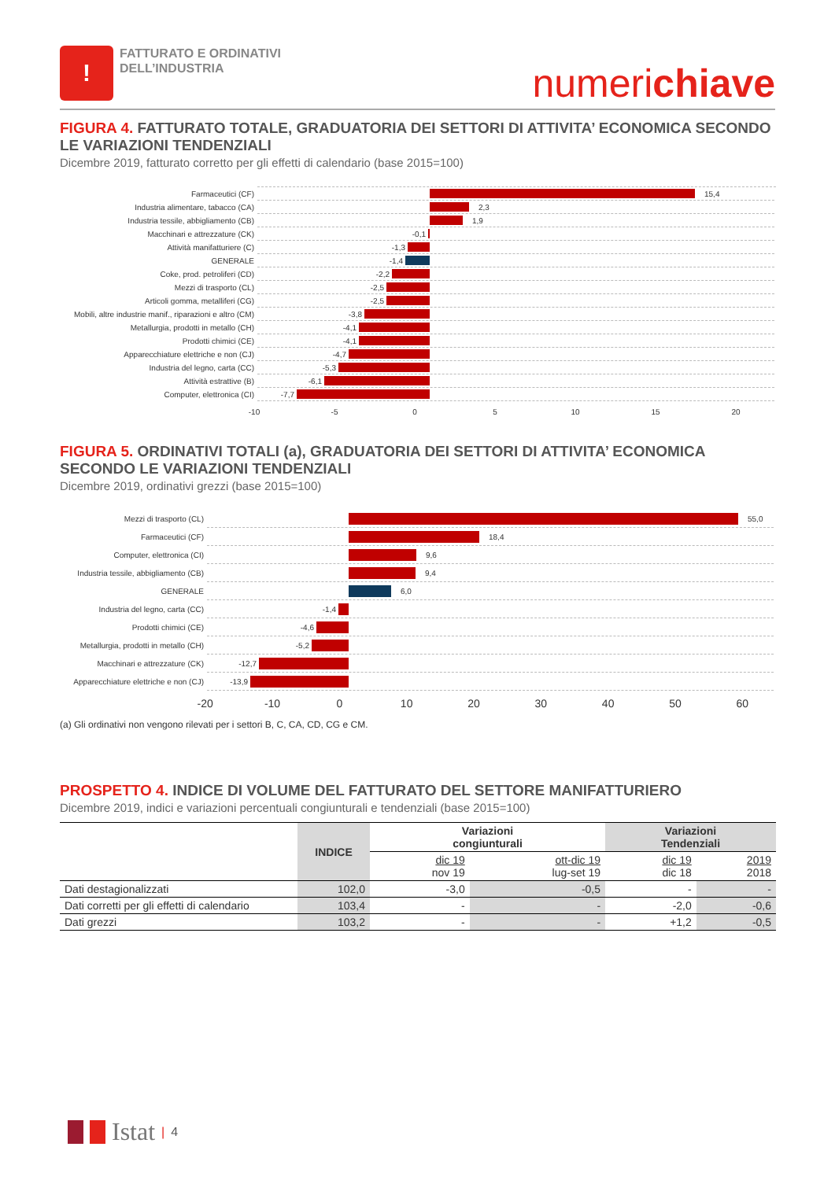!
FATTURATO E ORDINATIVI
DELL’INDUSTRIA
numerichiave
FIGURA 4. FATTURATO TOTALE, GRADUATORIA DEI SETTORI DI ATTIVITA’ ECONOMICA SECONDO LE VARIAZIONI TENDENZIALI
Dicembre 2019, fatturato corretto per gli effetti di calendario (base 2015=100)
Farmaceutici (CF)
15,4
Industria alimentare, tabacco (CA)
2,3
Industria tessile, abbigliamento (CB)
1,9
Macchinari e attrezzature (CK)
-0,1
Attività manifatturiere (C)
-1,3
GENERALE
-1,4
Coke, prod. petroliferi (CD)
-2,2
Mezzi di trasporto (CL)
-2,5
Articoli gomma, metalliferi (CG)
-2,5
Mobili, altre industrie manif., riparazioni e altro (CM)
-3,8
Metallurgia, prodotti in metallo (CH)
-4,1
Prodotti chimici (CE)
-4,1
Apparecchiature elettriche e non (CJ)
-4,7
Industria del legno, carta (CC)
-5,3
Attività estrattive (B)
-6,1
Computer, elettronica (CI)
-7,7
-10 -5 0 5 10 15 20
FIGURA 5. ORDINATIVI TOTALI (a), GRADUATORIA DEI SETTORI DI ATTIVITA’ ECONOMICA SECONDO LE VARIAZIONI TENDENZIALI
Dicembre 2019, ordinativi grezzi (base 2015=100)
Mezzi di trasporto (CL)
55,0
Farmaceutici (CF)
18,4
Computer, elettronica (CI)
9,6
Industria tessile, abbigliamento (CB)
9,4
GENERALE
6,0
Industria del legno, carta (CC)
-1,4
Prodotti chimici (CE)
-4,6
Metallurgia, prodotti in metallo (CH)
-5,2
Macchinari e attrezzature (CK)
-12,7
Apparecchiature elettriche e non (CJ)
-13,9
-20 -10 0 10 20 30 40 50 60
(a) Gli ordinativi non vengono rilevati per i settori B, C, CA, CD, CG e CM.
PROSPETTO 4. INDICE DI VOLUME DEL FATTURATO DEL SETTORE MANIFATTURIERO
Dicembre 2019, indici e variazioni percentuali congiunturali e tendenziali (base 2015=100)
| | INDICE | Variazioni congiunturali | | Variazioni Tendenziali | |
| --- | --- | --- | --- | --- | --- |
| | | dic 19 nov 19 | ott-dic 19 lug-set 19 | dic 19 dic 18 | 2019 2018 |
| Dati destagionalizzati | 102,0 | -3,0 | -0,5 | - | - |
| Dati corretti per gli effetti di calendario | 103,4 | - | - | -2,0 | -0,6 |
| Dati grezzi | 103,2 | - | - | +1,2 | -0,5 |
Istat | 4